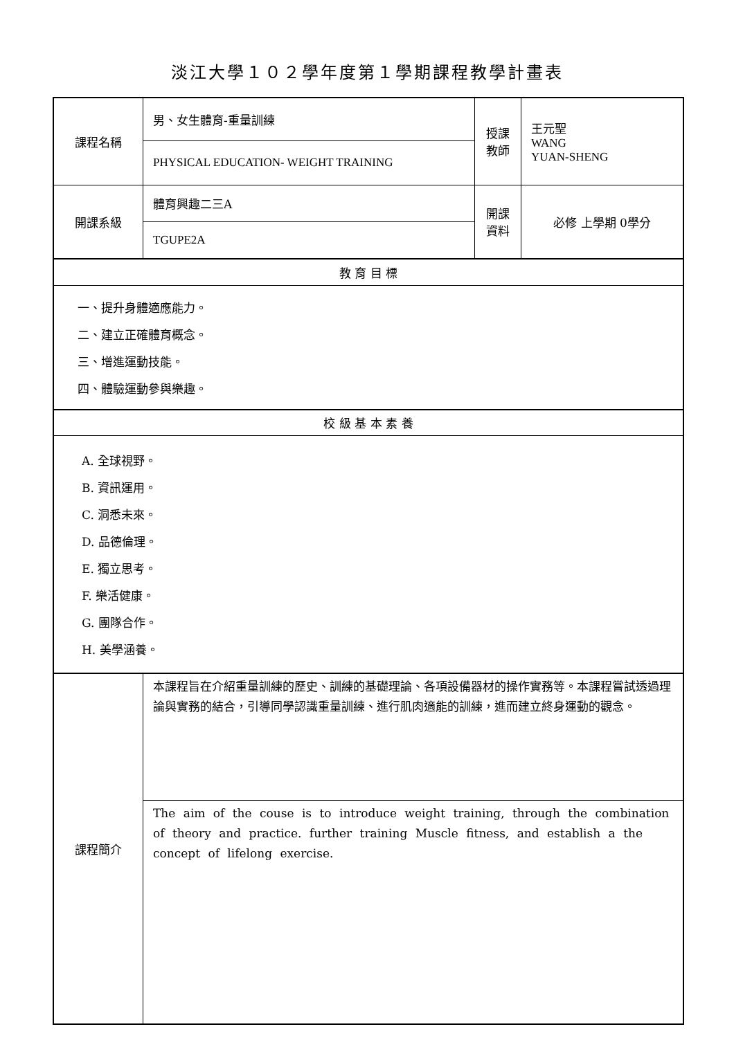淡江大學１０２學年度第１學期課程教學計畫表
| 課程名稱 | 男、女生體育-重量訓練 | 授課 教師 | 王元聖 WANG YUAN-SHENG |
| | PHYSICAL EDUCATION- WEIGHT TRAINING | | |
| 開課系級 | 體育興趣二三A | 開課 資料 | 必修 上學期 0學分 |
| | TGUPE2A | | |
| 教 育 目 標 | | | |
| 一、提升身體適應能力。 二、建立正確體育概念。 三、增進運動技能。 四、體驗運動參與樂趣。 | | | |
| 校 級 基 本 素 養 | | | |
| A. 全球視野。 B. 資訊運用。 C. 洞悉未來。 D. 品德倫理。 E. 獨立思考。 F. 樂活健康。 G. 團隊合作。 H. 美學涵養。 | | | |
| 課程簡介 | 本課程旨在介紹重量訓練的歷史、訓練的基礎理論、各項設備器材的操作實務等。本課程嘗試透過理論與實務的結合，引導同學認識重量訓練、進行肌肉適能的訓練，進而建立終身運動的觀念。 | | |
| | The aim of the couse is to introduce weight training, through the combination of theory and practice. further training Muscle fitness, and establish a the concept of lifelong exercise. | | |